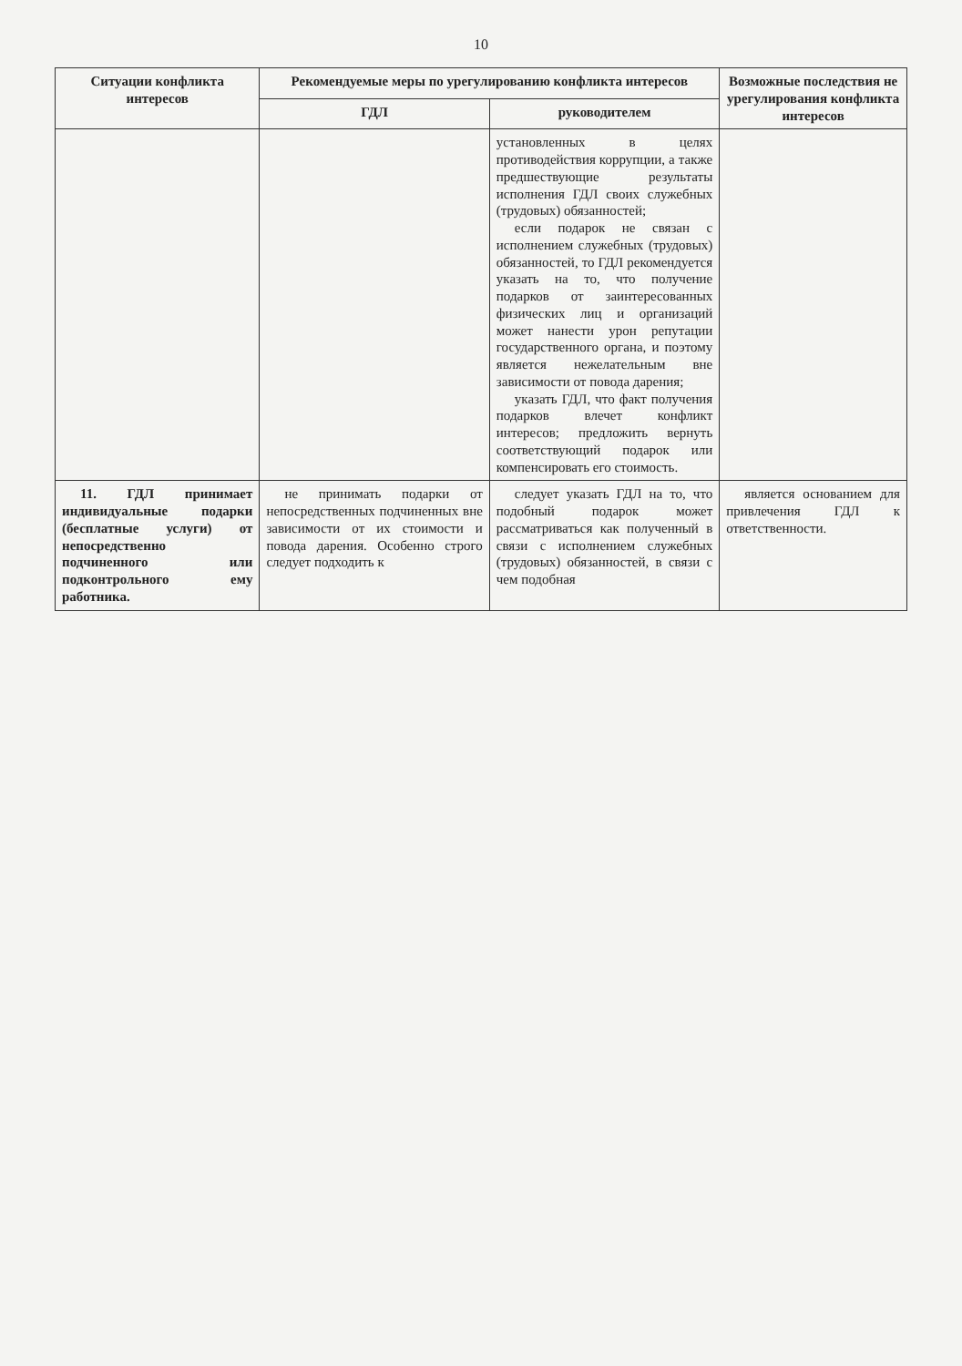10
| Ситуации конфликта интересов | Рекомендуемые меры по урегулированию конфликта интересов | | Возможные последствия не урегулирования конфликта интересов |
| --- | --- | --- | --- |
| | ГДЛ | руководителем | |
| | | установленных в целях противодействия коррупции, а также предшествующие результаты исполнения ГДЛ своих служебных (трудовых) обязанностей; если подарок не связан с исполнением служебных (трудовых) обязанностей, то ГДЛ рекомендуется указать на то, что получение подарков от заинтересованных физических лиц и организаций может нанести урон репутации государственного органа, и поэтому является нежелательным вне зависимости от повода дарения; указать ГДЛ, что факт получения подарков влечет конфликт интересов; предложить вернуть соответствующий подарок или компенсировать его стоимость. | |
| 11. ГДЛ принимает индивидуальные подарки (бесплатные услуги) от непосредственно подчиненного или подконтрольного ему работника. | не принимать подарки от непосредственных подчиненных вне зависимости от их стоимости и повода дарения. Особенно строго следует подходить к | следует указать ГДЛ на то, что подобный подарок может рассматриваться как полученный в связи с исполнением служебных (трудовых) обязанностей, в связи с чем подобная | является основанием для привлечения ГДЛ к ответственности. |